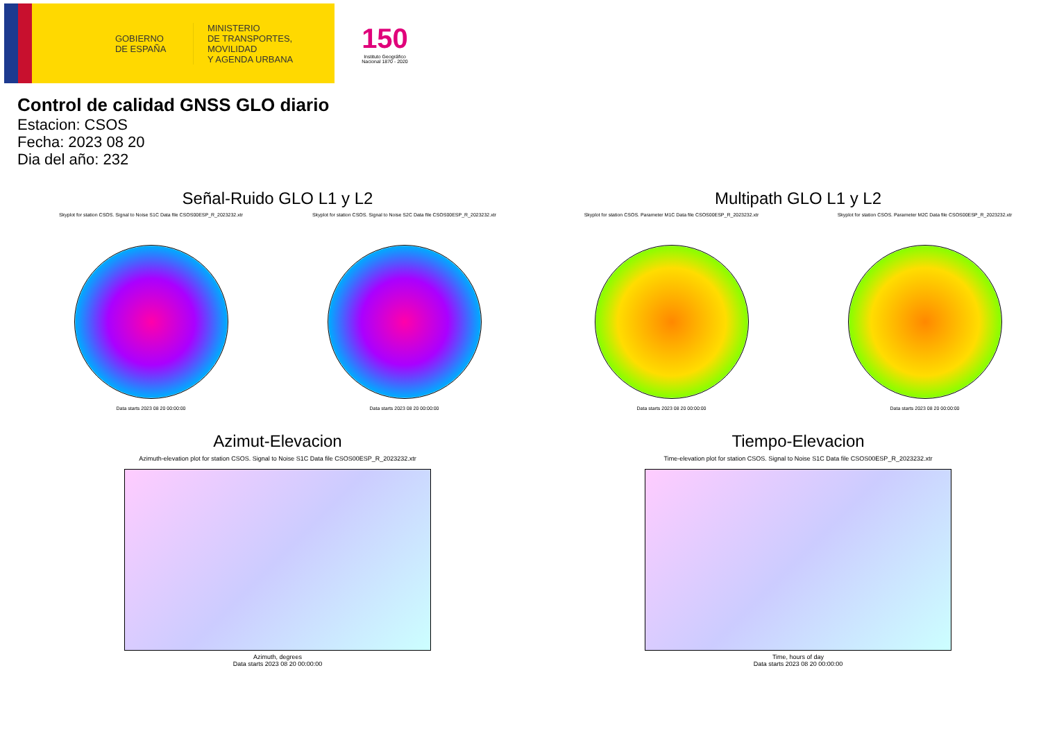GOBIERNO
DE ESPAÑA
MINISTERIO
DE TRANSPORTES, MOVILIDAD
Y AGENDA URBANA
150
Instituto Geográfico Nacional 1870 - 2020
Control de calidad GNSS GLO diario
Estacion: CSOS
Fecha: 2023 08 20
Dia del año: 232
Señal-Ruido GLO L1 y L2
Skyplot for station CSOS. Signal to Noise S1C Data file CSOS00ESP_R_2023232.xtr
Data starts 2023 08 20 00:00:00
Skyplot for station CSOS. Signal to Noise S2C Data file CSOS00ESP_R_2023232.xtr
Data starts 2023 08 20 00:00:00
Multipath GLO L1 y L2
Skyplot for station CSOS. Parameter M1C Data file CSOS00ESP_R_2023232.xtr
Data starts 2023 08 20 00:00:00
Skyplot for station CSOS. Parameter M2C Data file CSOS00ESP_R_2023232.xtr
Data starts 2023 08 20 00:00:00
Azimut-Elevacion
Azimuth-elevation plot for station CSOS. Signal to Noise S1C Data file CSOS00ESP_R_2023232.xtr
Azimuth, degrees
Data starts 2023 08 20 00:00:00
Tiempo-Elevacion
Time-elevation plot for station CSOS. Signal to Noise S1C Data file CSOS00ESP_R_2023232.xtr
Time, hours of day
Data starts 2023 08 20 00:00:00